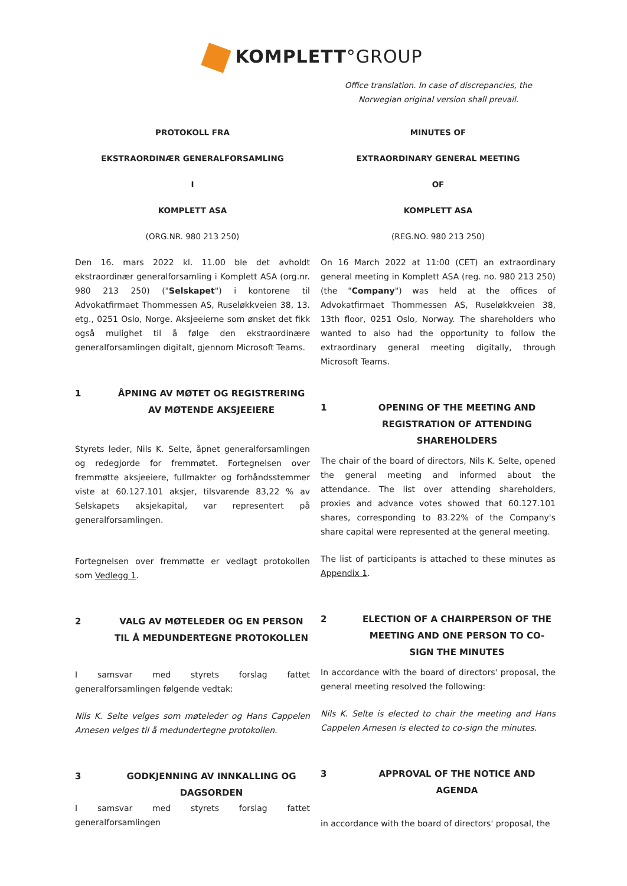KOMPLETT°GROUP
Office translation. In case of discrepancies, the Norwegian original version shall prevail.
PROTOKOLL FRA
EKSTRAORDINÆR GENERALFORSAMLING
I
KOMPLETT ASA
(ORG.NR. 980 213 250)
Den 16. mars 2022 kl. 11.00 ble det avholdt ekstraordinær generalforsamling i Komplett ASA (org.nr. 980 213 250) ("Selskapet") i kontorene til Advokatfirmaet Thommessen AS, Ruseløkkveien 38, 13. etg., 0251 Oslo, Norge. Aksjeeierne som ønsket det fikk også mulighet til å følge den ekstraordinære generalforsamlingen digitalt, gjennom Microsoft Teams.
1 ÅPNING AV MØTET OG REGISTRERING AV MØTENDE AKSJEEIERE
Styrets leder, Nils K. Selte, åpnet generalforsamlingen og redegjorde for fremmøtet. Fortegnelsen over fremmøtte aksjeeiere, fullmakter og forhåndsstemmer viste at 60.127.101 aksjer, tilsvarende 83,22 % av Selskapets aksjekapital, var representert på generalforsamlingen.
Fortegnelsen over fremmøtte er vedlagt protokollen som Vedlegg 1.
2 VALG AV MØTELEDER OG EN PERSON TIL Å MEDUNDERTEGNE PROTOKOLLEN
I samsvar med styrets forslag fattet generalforsamlingen følgende vedtak:
Nils K. Selte velges som møteleder og Hans Cappelen Arnesen velges til å medundertegne protokollen.
3 GODKJENNING AV INNKALLING OG DAGSORDEN
I samsvar med styrets forslag fattet generalforsamlingen
MINUTES OF
EXTRAORDINARY GENERAL MEETING
OF
KOMPLETT ASA
(REG.NO. 980 213 250)
On 16 March 2022 at 11:00 (CET) an extraordinary general meeting in Komplett ASA (reg. no. 980 213 250) (the "Company") was held at the offices of Advokatfirmaet Thommessen AS, Ruseløkkveien 38, 13th floor, 0251 Oslo, Norway. The shareholders who wanted to also had the opportunity to follow the extraordinary general meeting digitally, through Microsoft Teams.
1 OPENING OF THE MEETING AND REGISTRATION OF ATTENDING SHAREHOLDERS
The chair of the board of directors, Nils K. Selte, opened the general meeting and informed about the attendance. The list over attending shareholders, proxies and advance votes showed that 60.127.101 shares, corresponding to 83.22% of the Company's share capital were represented at the general meeting.
The list of participants is attached to these minutes as Appendix 1.
2 ELECTION OF A CHAIRPERSON OF THE MEETING AND ONE PERSON TO CO-SIGN THE MINUTES
In accordance with the board of directors' proposal, the general meeting resolved the following:
Nils K. Selte is elected to chair the meeting and Hans Cappelen Arnesen is elected to co-sign the minutes.
3 APPROVAL OF THE NOTICE AND AGENDA
in accordance with the board of directors' proposal, the